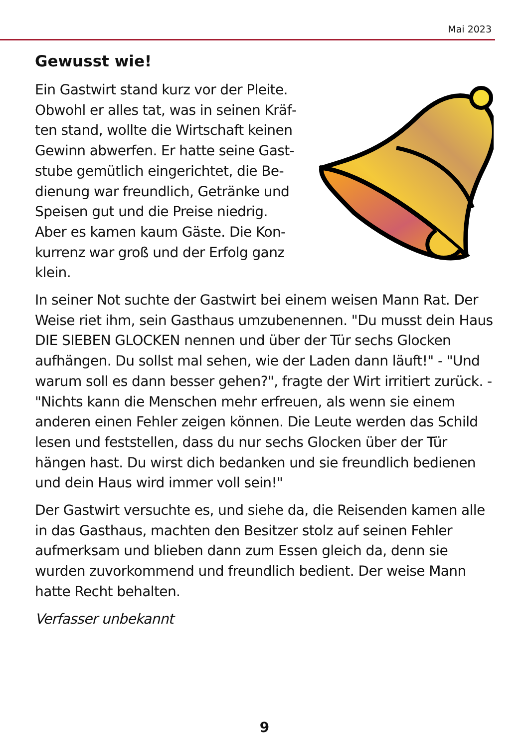Mai 2023
Gewusst wie!
Ein Gastwirt stand kurz vor der Pleite. Obwohl er alles tat, was in seinen Kräf­ten stand, wollte die Wirtschaft keinen Gewinn abwerfen. Er hatte seine Gast­stube gemütlich eingerichtet, die Be­dienung war freundlich, Getränke und Speisen gut und die Preise niedrig. Aber es kamen kaum Gäste. Die Kon­kurrenz war groß und der Erfolg ganz klein.
In seiner Not suchte der Gastwirt bei einem weisen Mann Rat. Der Weise riet ihm, sein Gasthaus umzubenennen. "Du musst dein Haus DIE SIEBEN GLOCKEN nennen und über der Tür sechs Glocken aufhängen. Du sollst mal sehen, wie der Laden dann läuft!" - "Und warum soll es dann besser gehen?", fragte der Wirt irritiert zurück. - "Nichts kann die Menschen mehr erfreuen, als wenn sie einem anderen einen Fehler zeigen können. Die Leute werden das Schild lesen und feststellen, dass du nur sechs Glo­cken über der Tür hängen hast. Du wirst dich bedanken und sie freundlich bedienen und dein Haus wird immer voll sein!"
Der Gastwirt versuchte es, und siehe da, die Reisenden kamen al­le in das Gasthaus, machten den Besitzer stolz auf seinen Fehler aufmerksam und blieben dann zum Essen gleich da, denn sie wurden zuvorkommend und freundlich bedient. Der weise Mann hatte Recht behalten.
Verfasser unbekannt
9